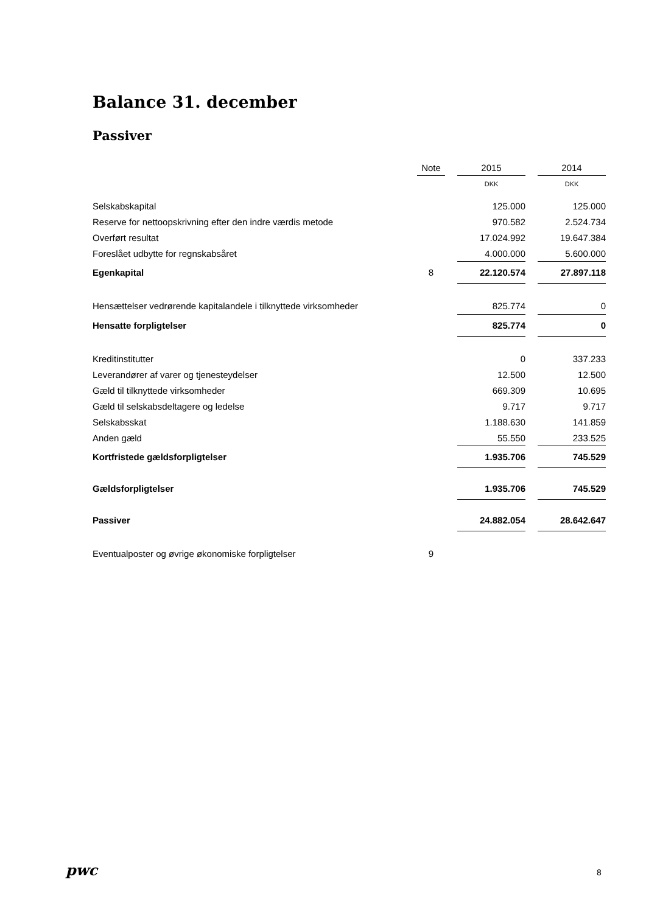Balance 31. december
Passiver
| | Note | | 2015 | | 2014 |
| --- | --- | --- | --- | --- | --- |
| | | | DKK | | DKK |
| Selskabskapital | | | 125.000 | | 125.000 |
| Reserve for nettoopskrivning efter den indre værdis metode | | | 970.582 | | 2.524.734 |
| Overført resultat | | | 17.024.992 | | 19.647.384 |
| Foreslået udbytte for regnskabsåret | | | 4.000.000 | | 5.600.000 |
| Egenkapital | 8 | | 22.120.574 | | 27.897.118 |
| Hensættelser vedrørende kapitalandele i tilknyttede virksomheder | | | 825.774 | | 0 |
| Hensatte forpligtelser | | | 825.774 | | 0 |
| Kreditinstitutter | | | 0 | | 337.233 |
| Leverandører af varer og tjenesteydelser | | | 12.500 | | 12.500 |
| Gæld til tilknyttede virksomheder | | | 669.309 | | 10.695 |
| Gæld til selskabsdeltagere og ledelse | | | 9.717 | | 9.717 |
| Selskabsskat | | | 1.188.630 | | 141.859 |
| Anden gæld | | | 55.550 | | 233.525 |
| Kortfristede gældsforpligtelser | | | 1.935.706 | | 745.529 |
| Gældsforpligtelser | | | 1.935.706 | | 745.529 |
| Passiver | | | 24.882.054 | | 28.642.647 |
| Eventualposter og øvrige økonomiske forpligtelser | 9 | | | | |
pwc 8